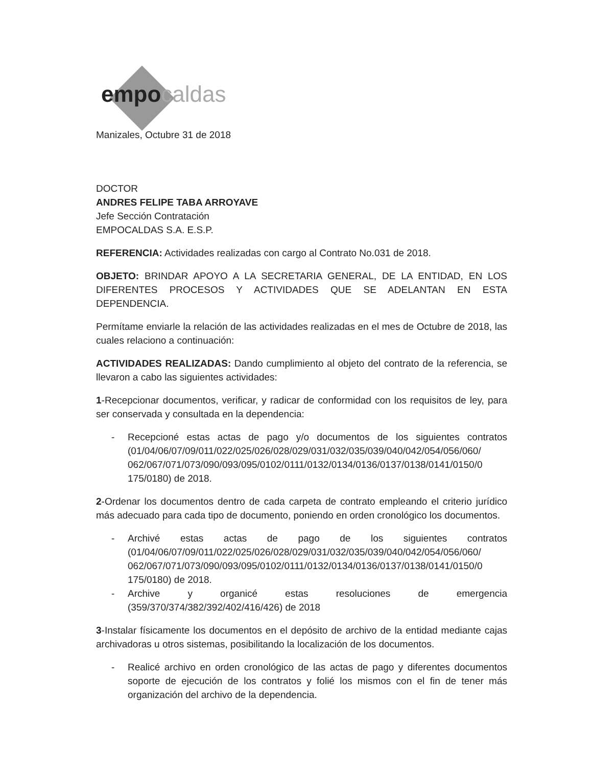empocaldas
Manizales, Octubre 31 de 2018
DOCTOR
ANDRES FELIPE TABA ARROYAVE
Jefe Sección Contratación
EMPOCALDAS S.A. E.S.P.
REFERENCIA: Actividades realizadas con cargo al Contrato No.031 de 2018.
OBJETO: BRINDAR APOYO A LA SECRETARIA GENERAL, DE LA ENTIDAD, EN LOS DIFERENTES PROCESOS Y ACTIVIDADES QUE SE ADELANTAN EN ESTA DEPENDENCIA.
Permítame enviarle la relación de las actividades realizadas en el mes de Octubre de 2018, las cuales relaciono a continuación:
ACTIVIDADES REALIZADAS: Dando cumplimiento al objeto del contrato de la referencia, se llevaron a cabo las siguientes actividades:
1-Recepcionar documentos, verificar, y radicar de conformidad con los requisitos de ley, para ser conservada y consultada en la dependencia:
- Recepcioné estas actas de pago y/o documentos de los siguientes contratos (01/04/06/07/09/011/022/025/026/028/029/031/032/035/039/040/042/054/056/060/ 062/067/071/073/090/093/095/0102/0111/0132/0134/0136/0137/0138/0141/0150/0 175/0180) de 2018.
2-Ordenar los documentos dentro de cada carpeta de contrato empleando el criterio jurídico más adecuado para cada tipo de documento, poniendo en orden cronológico los documentos.
- Archivé estas actas de pago de los siguientes contratos (01/04/06/07/09/011/022/025/026/028/029/031/032/035/039/040/042/054/056/060/ 062/067/071/073/090/093/095/0102/0111/0132/0134/0136/0137/0138/0141/0150/0 175/0180) de 2018.
- Archive y organicé estas resoluciones de emergencia (359/370/374/382/392/402/416/426) de 2018
3-Instalar físicamente los documentos en el depósito de archivo de la entidad mediante cajas archivadoras u otros sistemas, posibilitando la localización de los documentos.
- Realicé archivo en orden cronológico de las actas de pago y diferentes documentos soporte de ejecución de los contratos y folié los mismos con el fin de tener más organización del archivo de la dependencia.